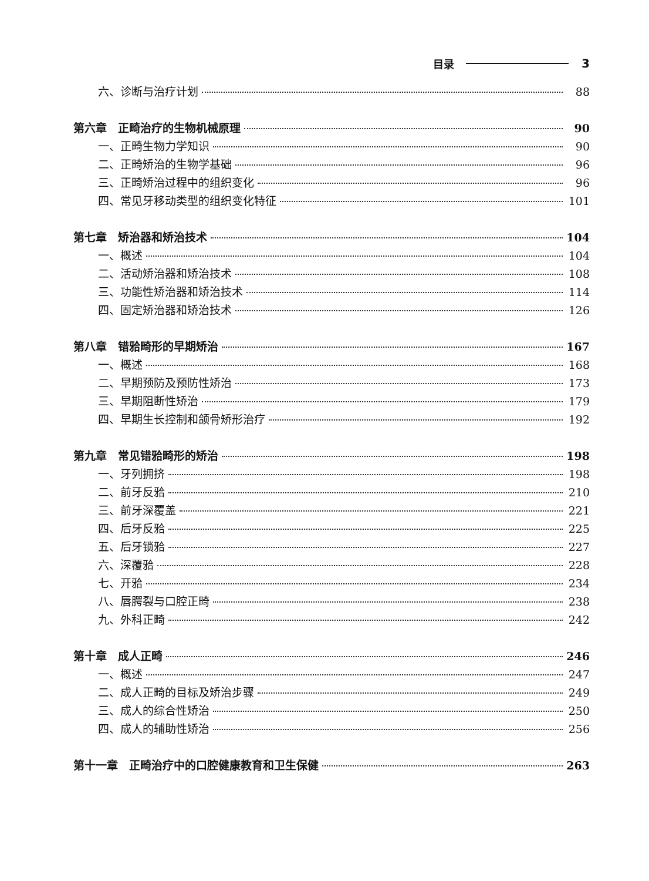目录 3
六、诊断与治疗计划 88
第六章　正畸治疗的生物机械原理 90
一、正畸生物力学知识 90
二、正畸矫治的生物学基础 96
三、正畸矫治过程中的组织变化 96
四、常见牙移动类型的组织变化特征 101
第七章　矫治器和矫治技术 104
一、概述 104
二、活动矫治器和矫治技术 108
三、功能性矫治器和矫治技术 114
四、固定矫治器和矫治技术 126
第八章　错𬌗畸形的早期矫治 167
一、概述 168
二、早期预防及预防性矫治 173
三、早期阻断性矫治 179
四、早期生长控制和颌骨矫形治疗 192
第九章　常见错𬌗畸形的矫治 198
一、牙列拥挤 198
二、前牙反𬌗 210
三、前牙深覆盖 221
四、后牙反𬌗 225
五、后牙锁𬌗 227
六、深覆𬌗 228
七、开𬌗 234
八、唇腭裂与口腔正畸 238
九、外科正畸 242
第十章　成人正畸 246
一、概述 247
二、成人正畸的目标及矫治步骤 249
三、成人的综合性矫治 250
四、成人的辅助性矫治 256
第十一章　正畸治疗中的口腔健康教育和卫生保健 263